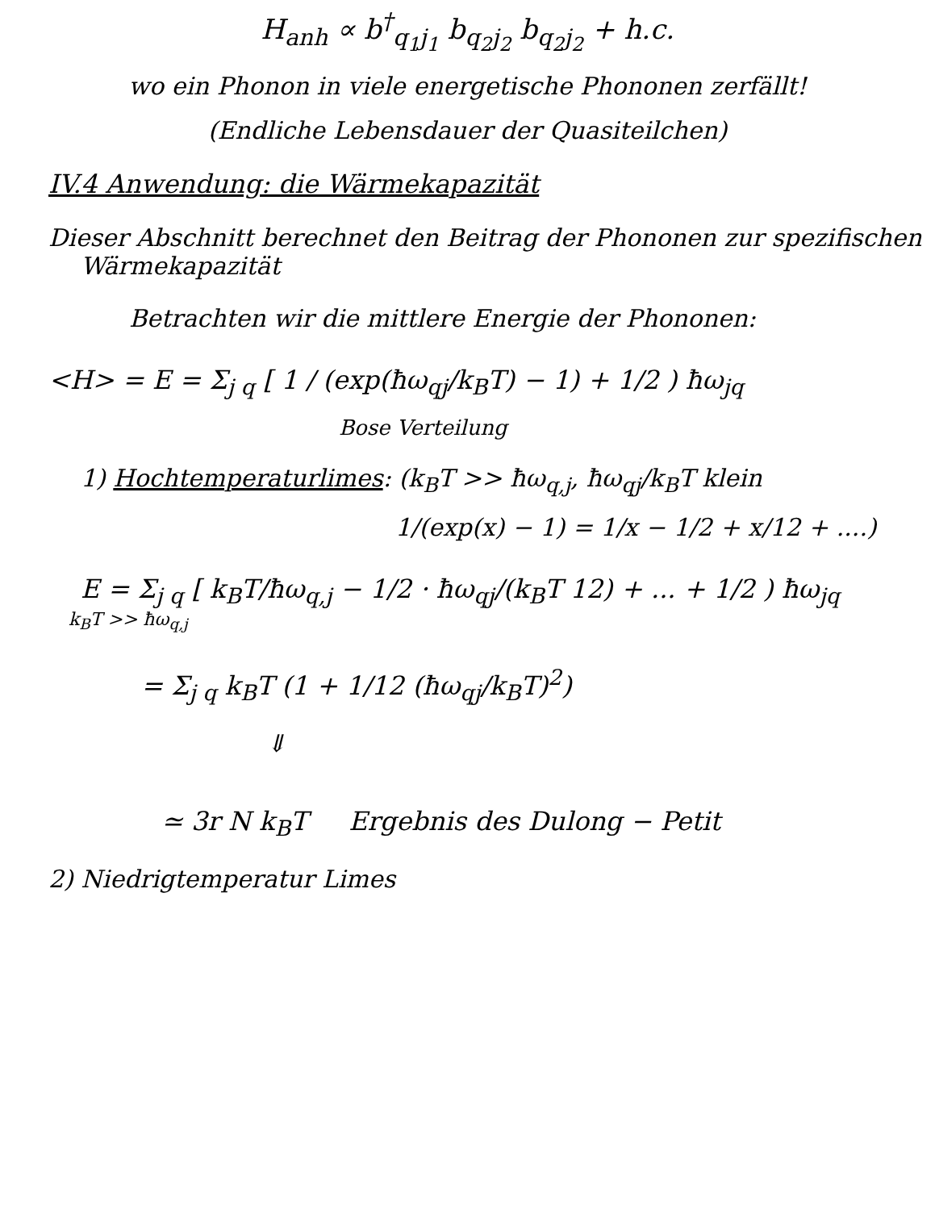H<sub>anh</sub> ∝ b<sup>†</sup><sub>q<sub>1</sub>j<sub>1</sub></sub> b<sub>q<sub>2</sub>j<sub>2</sub></sub> b<sub>q<sub>2</sub>j<sub>2</sub></sub> + h.c.
wo ein Phonon in viele energetische Phononen zerfällt!
(Endliche Lebensdauer der Quasiteilchen)
IV.4 Anwendung: die Wärmekapazität
Dieser Abschnitt berechnet den Beitrag der Phononen zur spezifischen
Wärmekapazität
Betrachten wir die mittlere Energie der Phononen:
<H> = E = Σ<sub>j q</sub> [ 1 / (exp(ħω<sub>qj</sub>/k<sub>B</sub>T) − 1) + 1/2 ) ħω<sub>jq</sub>
Bose Verteilung
1) Hochtemperaturlimes: (k<sub>B</sub>T >> ħω<sub>q,j</sub>, ħω<sub>qj</sub>/k<sub>B</sub>T klein
1/(exp(x) − 1) = 1/x − 1/2 + x/12 + ....)
E = Σ<sub>j q</sub> [ k<sub>B</sub>T/ħω<sub>q,j</sub> − 1/2 · ħω<sub>qj</sub>/(k<sub>B</sub>T 12) + ... + 1/2 ) ħω<sub>jq</sub>
k<sub>B</sub>T >> ħω<sub>q,j</sub>
= Σ<sub>j q</sub> k<sub>B</sub>T (1 + 1/12 (ħω<sub>qj</sub>/k<sub>B</sub>T)<sup>2</sup>)
⇓
≃ 3r N k<sub>B</sub>T Ergebnis des Dulong − Petit
2) Niedrigtemperatur Limes